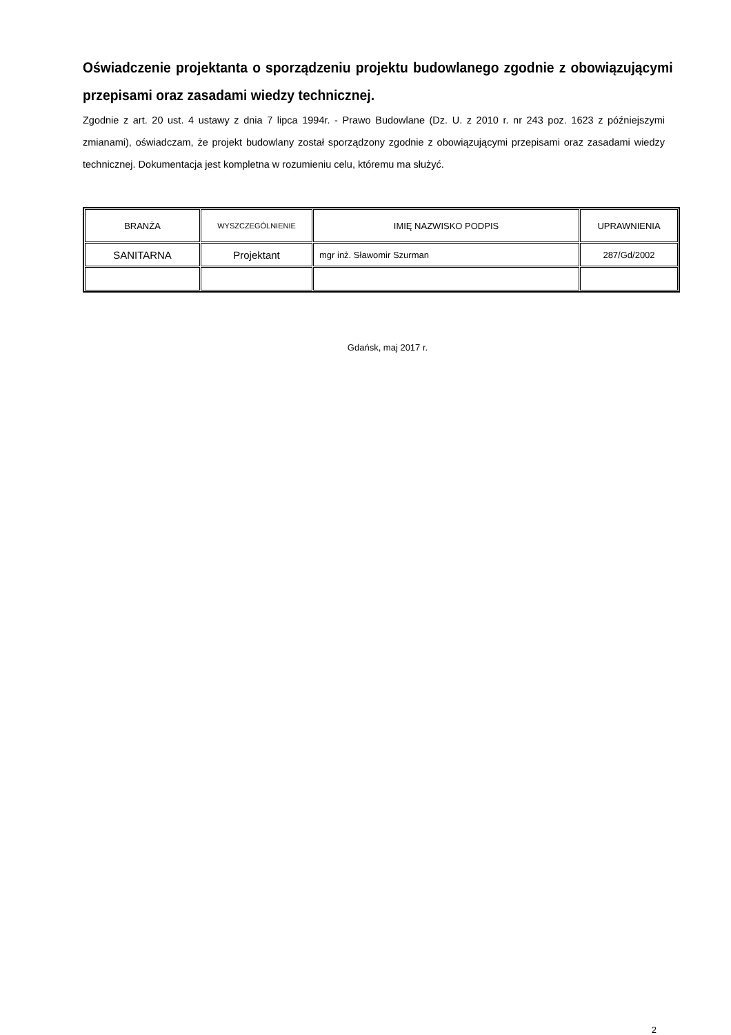Oświadczenie projektanta o sporządzeniu projektu budowlanego zgodnie z obowiązującymi przepisami oraz zasadami wiedzy technicznej.
Zgodnie z art. 20 ust. 4 ustawy z dnia 7 lipca 1994r. - Prawo Budowlane (Dz. U. z 2010 r. nr 243 poz. 1623 z późniejszymi zmianami), oświadczam, że projekt budowlany został sporządzony zgodnie z obowiązującymi przepisami oraz zasadami wiedzy technicznej. Dokumentacja jest kompletna w rozumieniu celu, któremu ma służyć.
| BRANŻA | WYSZCZEGÓLNIENIE | IMIĘ NAZWISKO PODPIS | UPRAWNIENIA |
| SANITARNA | Projektant | mgr inż. Sławomir Szurman | 287/Gd/2002 |
Gdańsk, maj 2017 r.
2